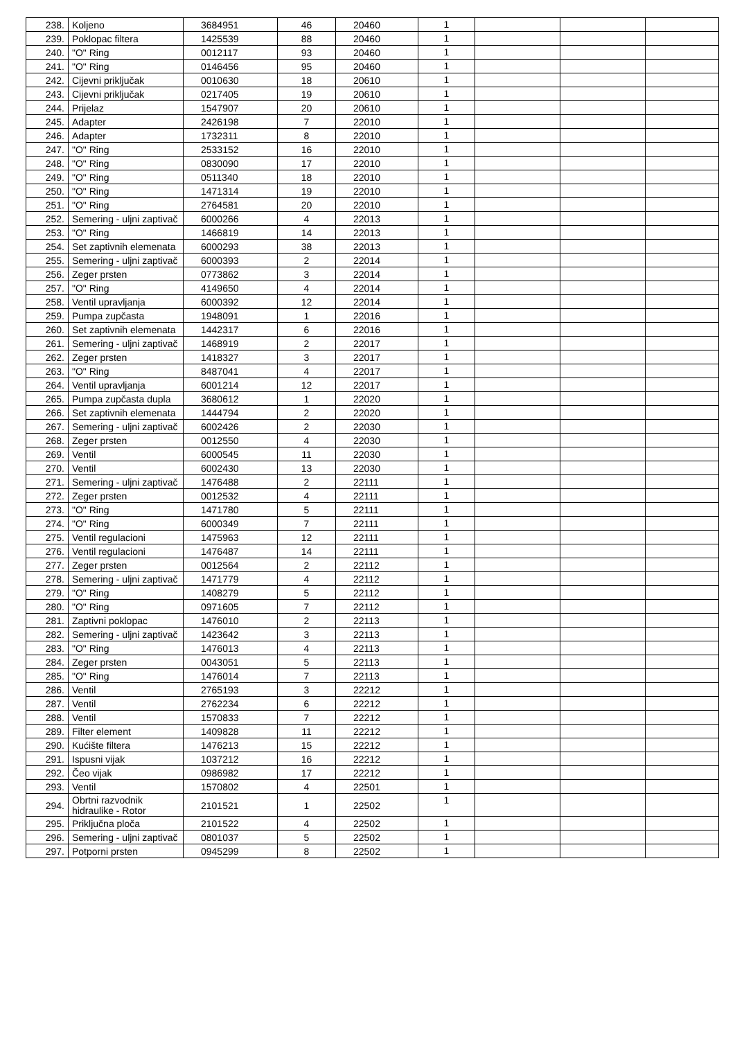| 238. | Koljeno | 3684951 | 46 | 20460 | 1 | | | |
| 239. | Poklopac filtera | 1425539 | 88 | 20460 | 1 | | | |
| 240. | "O" Ring | 0012117 | 93 | 20460 | 1 | | | |
| 241. | "O" Ring | 0146456 | 95 | 20460 | 1 | | | |
| 242. | Cijevni priključak | 0010630 | 18 | 20610 | 1 | | | |
| 243. | Cijevni priključak | 0217405 | 19 | 20610 | 1 | | | |
| 244. | Prijelaz | 1547907 | 20 | 20610 | 1 | | | |
| 245. | Adapter | 2426198 | 7 | 22010 | 1 | | | |
| 246. | Adapter | 1732311 | 8 | 22010 | 1 | | | |
| 247. | "O" Ring | 2533152 | 16 | 22010 | 1 | | | |
| 248. | "O" Ring | 0830090 | 17 | 22010 | 1 | | | |
| 249. | "O" Ring | 0511340 | 18 | 22010 | 1 | | | |
| 250. | "O" Ring | 1471314 | 19 | 22010 | 1 | | | |
| 251. | "O" Ring | 2764581 | 20 | 22010 | 1 | | | |
| 252. | Semering - uljni zaptivač | 6000266 | 4 | 22013 | 1 | | | |
| 253. | "O" Ring | 1466819 | 14 | 22013 | 1 | | | |
| 254. | Set zaptivnih elemenata | 6000293 | 38 | 22013 | 1 | | | |
| 255. | Semering - uljni zaptivač | 6000393 | 2 | 22014 | 1 | | | |
| 256. | Zeger prsten | 0773862 | 3 | 22014 | 1 | | | |
| 257. | "O" Ring | 4149650 | 4 | 22014 | 1 | | | |
| 258. | Ventil upravljanja | 6000392 | 12 | 22014 | 1 | | | |
| 259. | Pumpa zupčasta | 1948091 | 1 | 22016 | 1 | | | |
| 260. | Set zaptivnih elemenata | 1442317 | 6 | 22016 | 1 | | | |
| 261. | Semering - uljni zaptivač | 1468919 | 2 | 22017 | 1 | | | |
| 262. | Zeger prsten | 1418327 | 3 | 22017 | 1 | | | |
| 263. | "O" Ring | 8487041 | 4 | 22017 | 1 | | | |
| 264. | Ventil upravljanja | 6001214 | 12 | 22017 | 1 | | | |
| 265. | Pumpa zupčasta dupla | 3680612 | 1 | 22020 | 1 | | | |
| 266. | Set zaptivnih elemenata | 1444794 | 2 | 22020 | 1 | | | |
| 267. | Semering - uljni zaptivač | 6002426 | 2 | 22030 | 1 | | | |
| 268. | Zeger prsten | 0012550 | 4 | 22030 | 1 | | | |
| 269. | Ventil | 6000545 | 11 | 22030 | 1 | | | |
| 270. | Ventil | 6002430 | 13 | 22030 | 1 | | | |
| 271. | Semering - uljni zaptivač | 1476488 | 2 | 22111 | 1 | | | |
| 272. | Zeger prsten | 0012532 | 4 | 22111 | 1 | | | |
| 273. | "O" Ring | 1471780 | 5 | 22111 | 1 | | | |
| 274. | "O" Ring | 6000349 | 7 | 22111 | 1 | | | |
| 275. | Ventil regulacioni | 1475963 | 12 | 22111 | 1 | | | |
| 276. | Ventil regulacioni | 1476487 | 14 | 22111 | 1 | | | |
| 277. | Zeger prsten | 0012564 | 2 | 22112 | 1 | | | |
| 278. | Semering - uljni zaptivač | 1471779 | 4 | 22112 | 1 | | | |
| 279. | "O" Ring | 1408279 | 5 | 22112 | 1 | | | |
| 280. | "O" Ring | 0971605 | 7 | 22112 | 1 | | | |
| 281. | Zaptivni poklopac | 1476010 | 2 | 22113 | 1 | | | |
| 282. | Semering - uljni zaptivač | 1423642 | 3 | 22113 | 1 | | | |
| 283. | "O" Ring | 1476013 | 4 | 22113 | 1 | | | |
| 284. | Zeger prsten | 0043051 | 5 | 22113 | 1 | | | |
| 285. | "O" Ring | 1476014 | 7 | 22113 | 1 | | | |
| 286. | Ventil | 2765193 | 3 | 22212 | 1 | | | |
| 287. | Ventil | 2762234 | 6 | 22212 | 1 | | | |
| 288. | Ventil | 1570833 | 7 | 22212 | 1 | | | |
| 289. | Filter element | 1409828 | 11 | 22212 | 1 | | | |
| 290. | Kućište filtera | 1476213 | 15 | 22212 | 1 | | | |
| 291. | Ispusni vijak | 1037212 | 16 | 22212 | 1 | | | |
| 292. | Čeo vijak | 0986982 | 17 | 22212 | 1 | | | |
| 293. | Ventil | 1570802 | 4 | 22501 | 1 | | | |
| 294. | Obrtni razvodnik hidraulike - Rotor | 2101521 | 1 | 22502 | 1 | | | |
| 295. | Priključna ploča | 2101522 | 4 | 22502 | 1 | | | |
| 296. | Semering - uljni zaptivač | 0801037 | 5 | 22502 | 1 | | | |
| 297. | Potporni prsten | 0945299 | 8 | 22502 | 1 | | | |